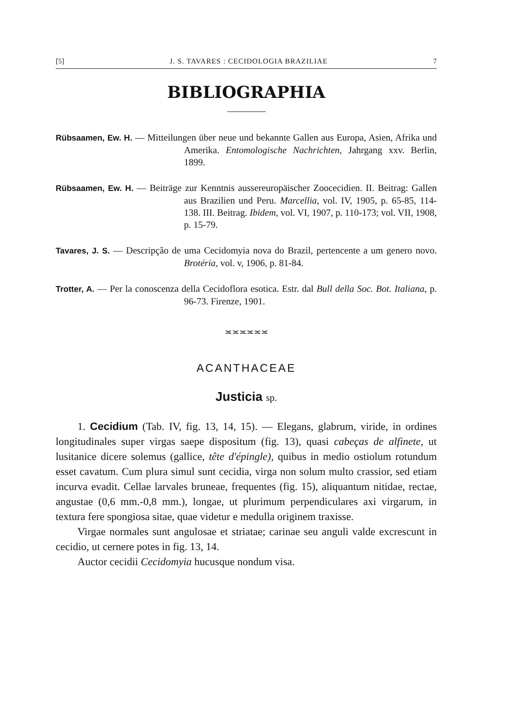[5] J. S. TAVARES : CECIDOLOGIA BRAZILIAE 7
BIBLIOGRAPHIA
Rübsaamen, Ew. H. — Mitteilungen über neue und bekannte Gallen aus Europa, Asien, Afrika und Amerika. Entomologische Nachrichten, Jahrgang xxv. Berlin, 1899.
Rübsaamen, Ew. H. — Beiträge zur Kenntnis aussereuropäischer Zoocecidien. II. Beitrag: Gallen aus Brazilien und Peru. Marcellia, vol. IV, 1905, p. 65-85, 114-138. III. Beitrag. Ibidem, vol. VI, 1907, p. 110-173; vol. VII, 1908, p. 15-79.
Tavares, J. S. — Descripção de uma Cecidomyia nova do Brazil, pertencente a um genero novo. Brotéria, vol. v, 1906, p. 81-84.
Trotter, A. — Per la conoscenza della Cecidoflora esotica. Estr. dal Bull della Soc. Bot. Italiana, p. 96-73. Firenze, 1901.
≍≍≍≍≍≍
ACANTHACEAE
Justicia sp.
1. Cecidium (Tab. IV, fig. 13, 14, 15). — Elegans, glabrum, viride, in ordines longitudinales super virgas saepe dispositum (fig. 13), quasi cabeças de alfinete, ut lusitanice dicere solemus (gallice, tête d'épingle), quibus in medio ostiolum rotundum esset cavatum. Cum plura simul sunt cecidia, virga non solum multo crassior, sed etiam incurva evadit. Cellae larvales bruneae, frequentes (fig. 15), aliquantum nitidae, rectae, angustae (0,6 mm.-0,8 mm.), longae, ut plurimum perpendiculares axi virgarum, in textura fere spongiosa sitae, quae videtur e medulla originem traxisse.
Virgae normales sunt angulosae et striatae; carinae seu anguli valde excrescunt in cecidio, ut cernere potes in fig. 13, 14.
Auctor cecidii Cecidomyia hucusque nondum visa.